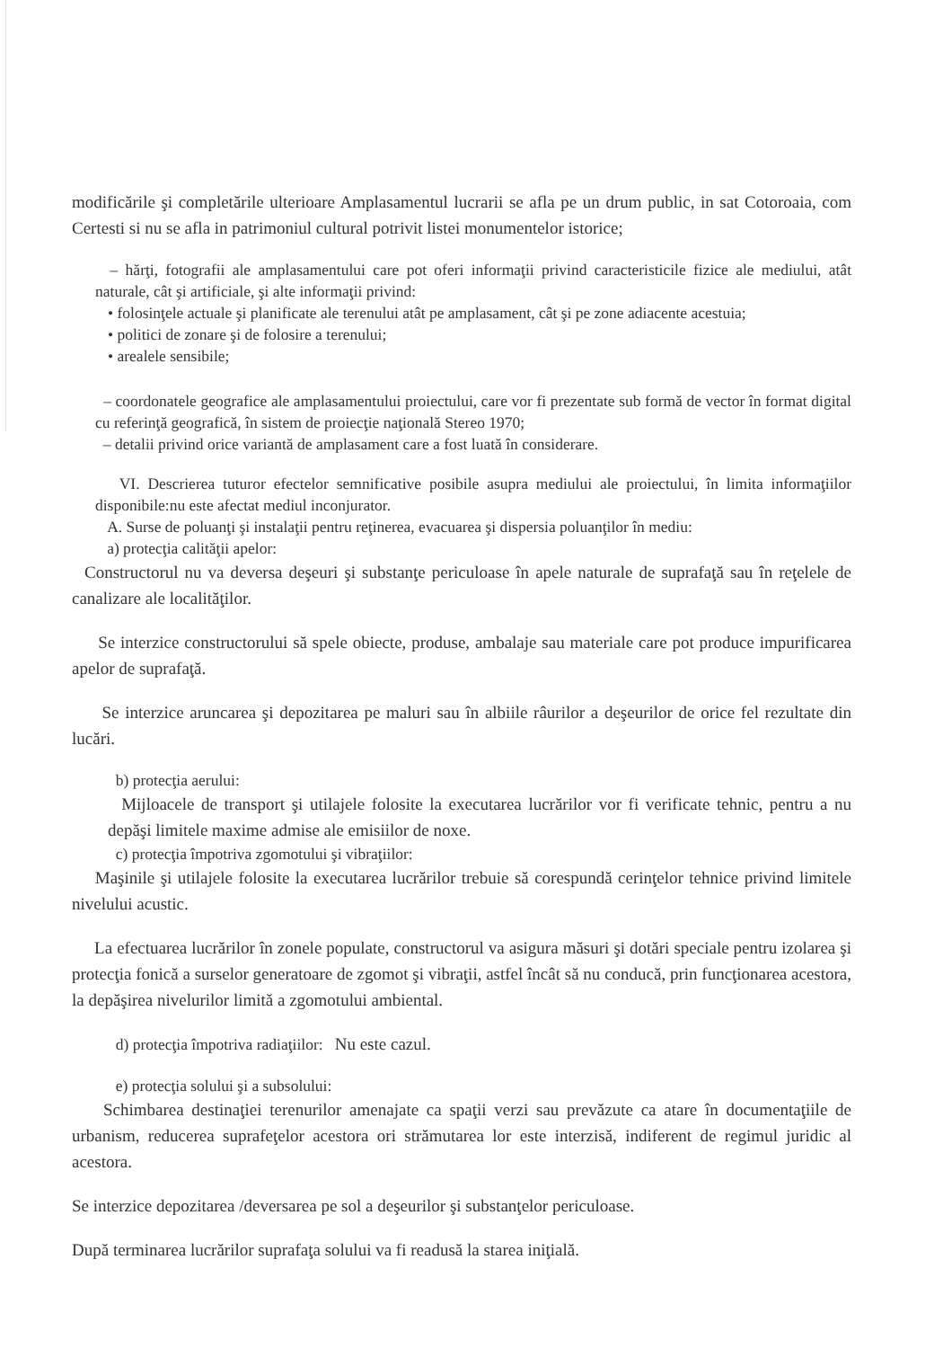modificările şi completările ulterioare Amplasamentul lucrarii se afla pe un drum public, in sat Cotoroaia, com Certesti si nu se afla in patrimoniul cultural potrivit listei monumentelor istorice;
– hărţi, fotografii ale amplasamentului care pot oferi informaţii privind caracteristicile fizice ale mediului, atât naturale, cât şi artificiale, şi alte informaţii privind:
• folosinţele actuale şi planificate ale terenului atât pe amplasament, cât şi pe zone adiacente acestuia;
• politici de zonare şi de folosire a terenului;
• arealele sensibile;
– coordonatele geografice ale amplasamentului proiectului, care vor fi prezentate sub formă de vector în format digital cu referinţă geografică, în sistem de proiecţie naţională Stereo 1970;
– detalii privind orice variantă de amplasament care a fost luată în considerare.
VI. Descrierea tuturor efectelor semnificative posibile asupra mediului ale proiectului, în limita informaţiilor disponibile:nu este afectat mediul inconjurator.
A. Surse de poluanţi şi instalaţii pentru reţinerea, evacuarea şi dispersia poluanţilor în mediu:
a) protecţia calităţii apelor:
Constructorul nu va deversa deşeuri şi substanţe periculoase în apele naturale de suprafaţă sau în reţelele de canalizare ale localităţilor.
Se interzice constructorului să spele obiecte, produse, ambalaje sau materiale care pot produce impurificarea apelor de suprafaţă.
Se interzice aruncarea şi depozitarea pe maluri sau în albiile râurilor a deşeurilor de orice fel rezultate din lucări.
b) protecţia aerului:
Mijloacele de transport şi utilajele folosite la executarea lucrărilor vor fi verificate tehnic, pentru a nu depăşi limitele maxime admise ale emisiilor de noxe.
c) protecţia împotriva zgomotului şi vibraţiilor:
Maşinile şi utilajele folosite la executarea lucrărilor trebuie să corespundă cerinţelor tehnice privind limitele nivelului acustic.
La efectuarea lucrărilor în zonele populate, constructorul va asigura măsuri şi dotări speciale pentru izolarea şi protecţia fonică a surselor generatoare de zgomot şi vibraţii, astfel încât să nu conducă, prin funcţionarea acestora, la depăşirea nivelurilor limită a zgomotului ambiental.
d) protecţia împotriva radiaţiilor: Nu este cazul.
e) protecţia solului şi a subsolului:
Schimbarea destinaţiei terenurilor amenajate ca spaţii verzi sau prevăzute ca atare în documentaţiile de urbanism, reducerea suprafeţelor acestora ori strămutarea lor este interzisă, indiferent de regimul juridic al acestora.
Se interzice depozitarea /deversarea pe sol a deşeurilor şi substanţelor periculoase.
După terminarea lucrărilor suprafaţa solului va fi readusă la starea iniţială.